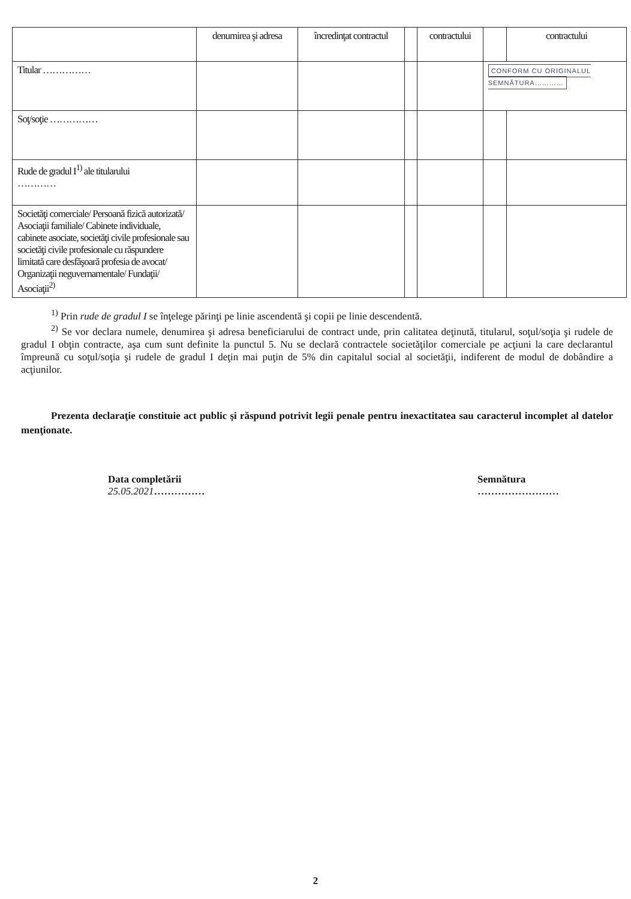| | denumirea şi adresa | încredinţat contractul | | contractului | | contractului |
| --- | --- | --- | --- | --- | --- | --- |
| Titular …………… | | | | | CONFORM CU ORIGINALUL SEMNĂTURA………… | |
| Soţ/soţie …………… | | | | | | |
| Rude de gradul I<sup>1)</sup> ale titularului ………… | | | | | | |
| Societăţi comerciale/ Persoană fizică autorizată/ Asociaţii familiale/ Cabinete individuale, cabinete asociate, societăţi civile profesionale sau societăţi civile profesionale cu răspundere limitată care desfăşoară profesia de avocat/ Organizaţii neguvernamentale/ Fundaţii/ Asociaţii<sup>2)</sup> | | | | | | |
<sup>1)</sup> Prin rude de gradul I se înţelege părinţi pe linie ascendentă şi copii pe linie descendentă.
<sup>2)</sup> Se vor declara numele, denumirea şi adresa beneficiarului de contract unde, prin calitatea deţinută, titularul, soţul/soţia şi rudele de gradul I obţin contracte, aşa cum sunt definite la punctul 5. Nu se declară contractele societăţilor comerciale pe acţiuni la care declarantul împreună cu soţul/soţia şi rudele de gradul I deţin mai puţin de 5% din capitalul social al societăţii, indiferent de modul de dobândire a acţiunilor.
Prezenta declaraţie constituie act public şi răspund potrivit legii penale pentru inexactitatea sau caracterul incomplet al datelor menţionate.
Data completării
25.05.2021……………
Semnătura
……………………
2